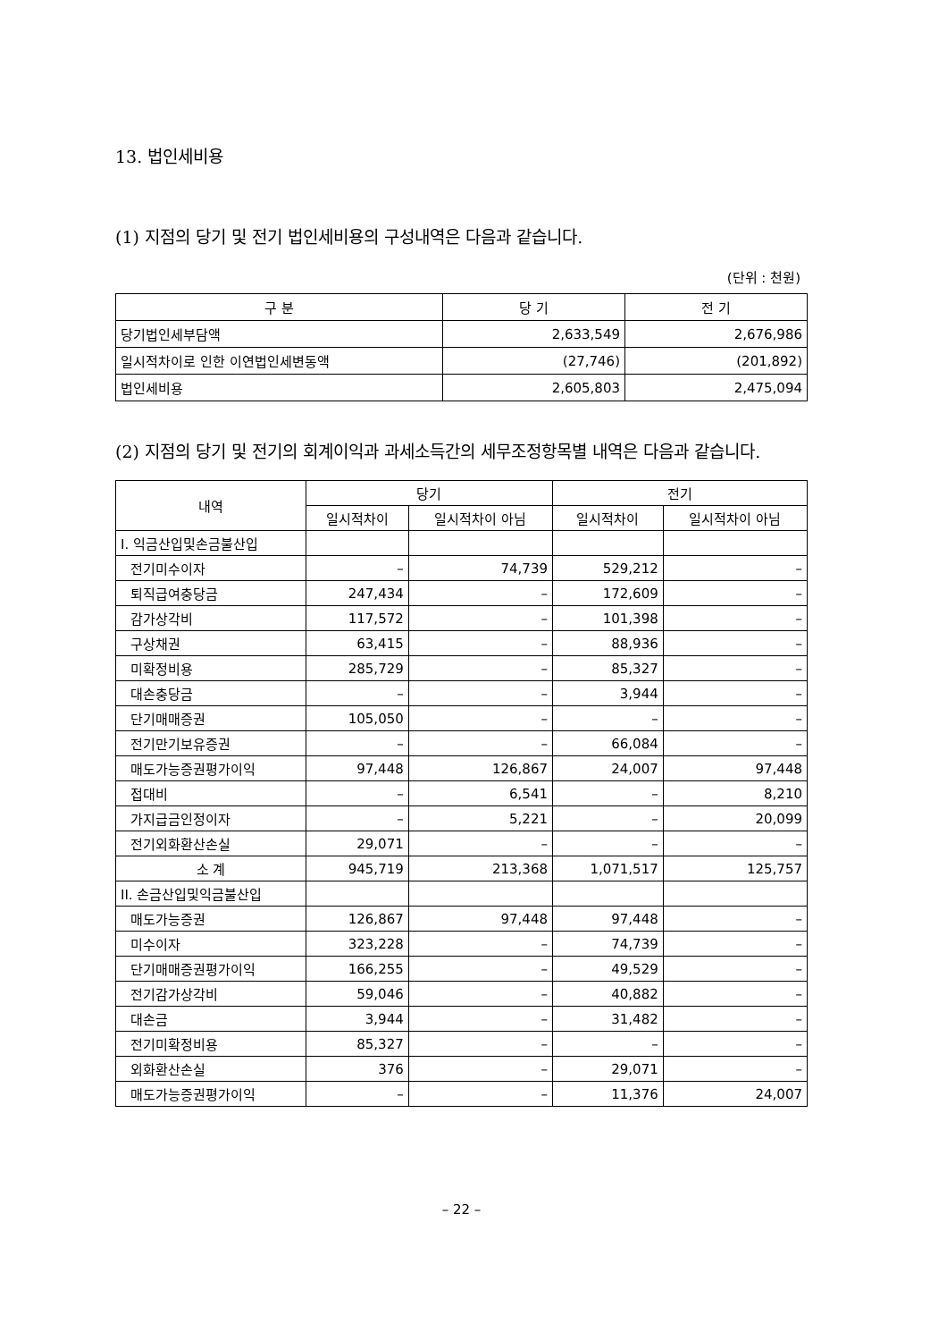13. 법인세비용
(1) 지점의 당기 및 전기 법인세비용의 구성내역은 다음과 같습니다.
(단위 : 천원)
| 구 분 | 당 기 | 전 기 |
| --- | --- | --- |
| 당기법인세부담액 | 2,633,549 | 2,676,986 |
| 일시적차이로 인한 이연법인세변동액 | (27,746) | (201,892) |
| 법인세비용 | 2,605,803 | 2,475,094 |
(2) 지점의 당기 및 전기의 회계이익과 과세소득간의 세무조정항목별 내역은 다음과 같습니다.
| 내역 | 당기 | | 전기 | |
| --- | --- | --- | --- | --- |
| | 일시적차이 | 일시적차이 아님 | 일시적차이 | 일시적차이 아님 |
| I. 익금산입및손금불산입 | | | | |
| 전기미수이자 | – | 74,739 | 529,212 | – |
| 퇴직급여충당금 | 247,434 | – | 172,609 | – |
| 감가상각비 | 117,572 | – | 101,398 | – |
| 구상채권 | 63,415 | – | 88,936 | – |
| 미확정비용 | 285,729 | – | 85,327 | – |
| 대손충당금 | – | – | 3,944 | – |
| 단기매매증권 | 105,050 | – | – | – |
| 전기만기보유증권 | – | – | 66,084 | – |
| 매도가능증권평가이익 | 97,448 | 126,867 | 24,007 | 97,448 |
| 접대비 | – | 6,541 | – | 8,210 |
| 가지급금인정이자 | – | 5,221 | – | 20,099 |
| 전기외화환산손실 | 29,071 | – | – | – |
| 소 계 | 945,719 | 213,368 | 1,071,517 | 125,757 |
| II. 손금산입및익금불산입 | | | | |
| 매도가능증권 | 126,867 | 97,448 | 97,448 | – |
| 미수이자 | 323,228 | – | 74,739 | – |
| 단기매매증권평가이익 | 166,255 | – | 49,529 | – |
| 전기감가상각비 | 59,046 | – | 40,882 | – |
| 대손금 | 3,944 | – | 31,482 | – |
| 전기미확정비용 | 85,327 | – | – | – |
| 외화환산손실 | 376 | – | 29,071 | – |
| 매도가능증권평가이익 | – | – | 11,376 | 24,007 |
– 22 –